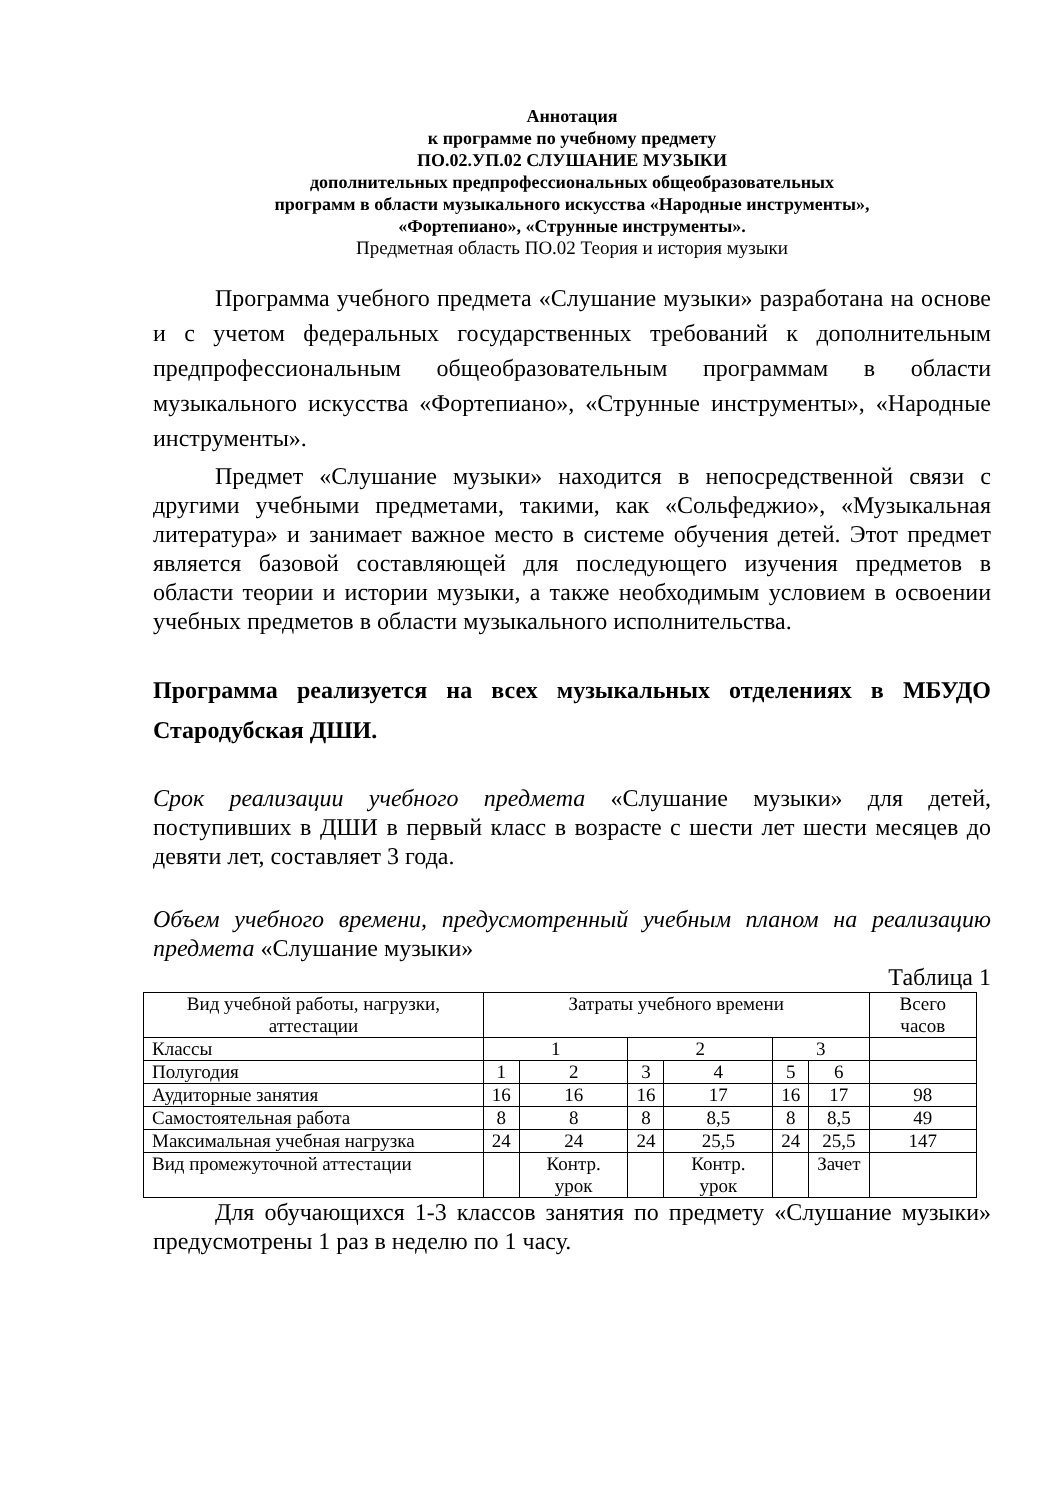Аннотация
к программе по учебному предмету
ПО.02.УП.02 СЛУШАНИЕ МУЗЫКИ
дополнительных предпрофессиональных общеобразовательных
программ в области музыкального искусства «Народные инструменты»,
«Фортепиано», «Струнные инструменты».
Предметная область ПО.02 Теория и история музыки
Программа учебного предмета «Слушание музыки» разработана на основе и с учетом федеральных государственных требований к дополнительным предпрофессиональным общеобразовательным программам в области музыкального искусства «Фортепиано», «Струнные инструменты», «Народные инструменты».
Предмет «Слушание музыки» находится в непосредственной связи с другими учебными предметами, такими, как «Сольфеджио», «Музыкальная литература» и занимает важное место в системе обучения детей. Этот предмет является базовой составляющей для последующего изучения предметов в области теории и истории музыки, а также необходимым условием в освоении учебных предметов в области музыкального исполнительства.
Программа реализуется на всех музыкальных отделениях в МБУДО Стародубская ДШИ.
Срок реализации учебного предмета «Слушание музыки» для детей, поступивших в ДШИ в первый класс в возрасте с шести лет шести месяцев до девяти лет, составляет 3 года.
Объем учебного времени, предусмотренный учебным планом на реализацию предмета «Слушание музыки»
Таблица 1
| Вид учебной работы, нагрузки, аттестации | Затраты учебного времени | | | | | | Всего часов |
| Классы | 1 | | 2 | | 3 | | |
| Полугодия | 1 | 2 | 3 | 4 | 5 | 6 | |
| Аудиторные занятия | 16 | 16 | 16 | 17 | 16 | 17 | 98 |
| Самостоятельная работа | 8 | 8 | 8 | 8,5 | 8 | 8,5 | 49 |
| Максимальная учебная нагрузка | 24 | 24 | 24 | 25,5 | 24 | 25,5 | 147 |
| Вид промежуточной аттестации | | Контр. урок | | Контр. урок | | Зачет | |
Для обучающихся 1-3 классов занятия по предмету «Слушание музыки» предусмотрены 1 раз в неделю по 1 часу.